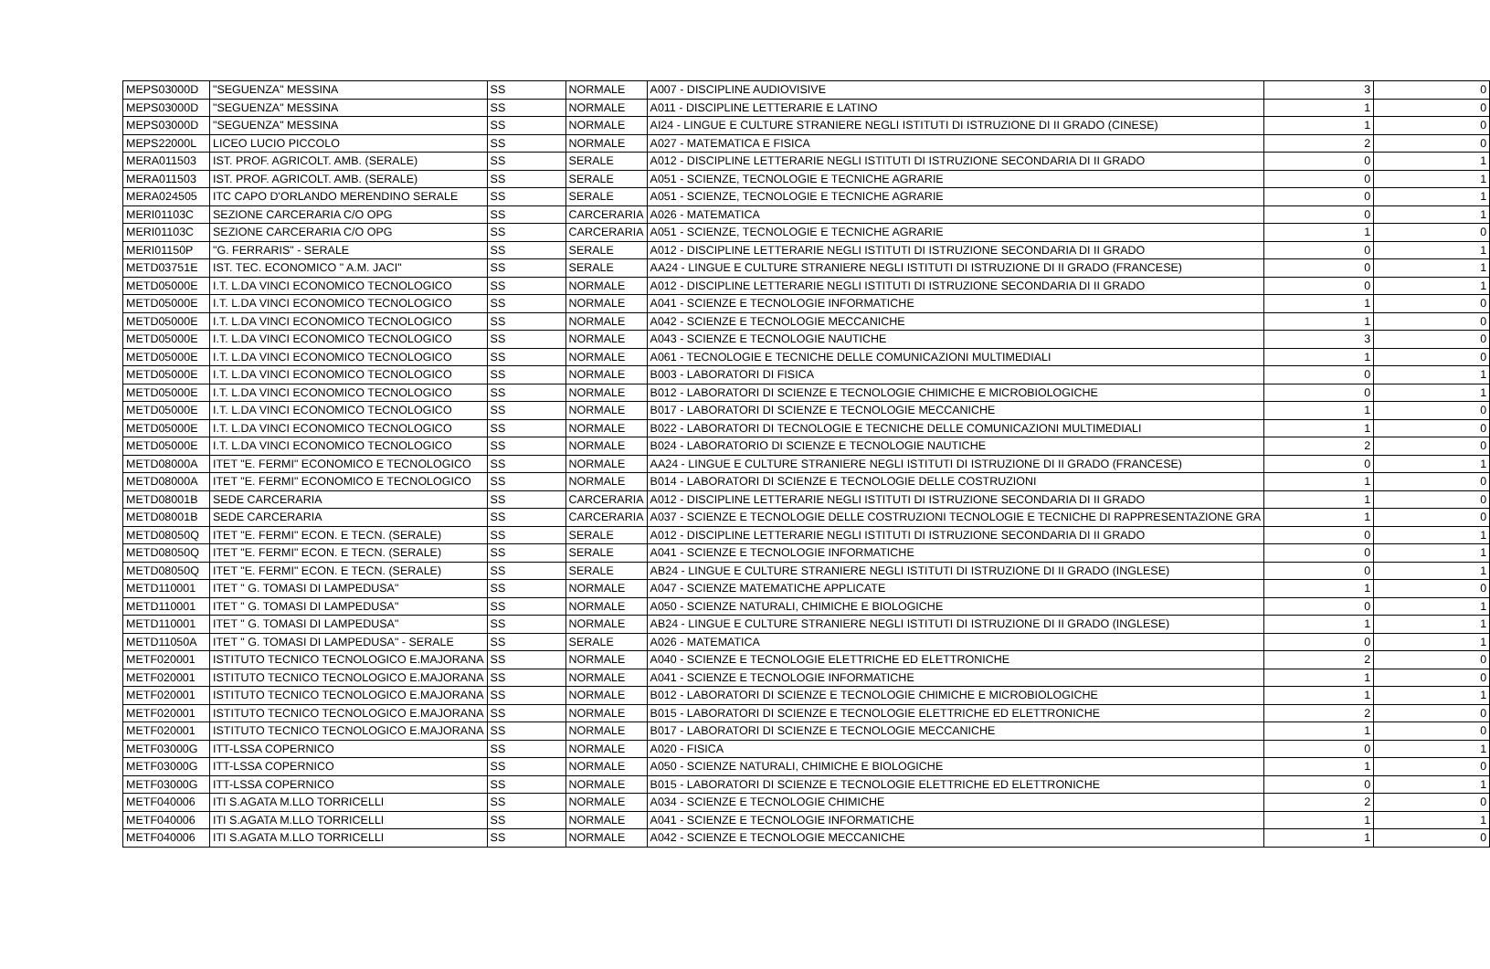| MEPS03000D | "SEGUENZA" MESSINA | SS | NORMALE | A007 - DISCIPLINE AUDIOVISIVE | 3 | 0 |
| MEPS03000D | "SEGUENZA" MESSINA | SS | NORMALE | A011 - DISCIPLINE LETTERARIE E LATINO | 1 | 0 |
| MEPS03000D | "SEGUENZA" MESSINA | SS | NORMALE | AI24 - LINGUE E CULTURE STRANIERE NEGLI ISTITUTI DI ISTRUZIONE DI II GRADO (CINESE) | 1 | 0 |
| MEPS22000L | LICEO LUCIO PICCOLO | SS | NORMALE | A027 - MATEMATICA E FISICA | 2 | 0 |
| MERA011503 | IST. PROF. AGRICOLT. AMB. (SERALE) | SS | SERALE | A012 - DISCIPLINE LETTERARIE NEGLI ISTITUTI DI ISTRUZIONE SECONDARIA DI II GRADO | 0 | 1 |
| MERA011503 | IST. PROF. AGRICOLT. AMB. (SERALE) | SS | SERALE | A051 - SCIENZE, TECNOLOGIE E TECNICHE AGRARIE | 0 | 1 |
| MERA024505 | ITC CAPO D'ORLANDO MERENDINO SERALE | SS | SERALE | A051 - SCIENZE, TECNOLOGIE E TECNICHE AGRARIE | 0 | 1 |
| MERI01103C | SEZIONE CARCERARIA C/O OPG | SS | CARCERARIA | A026 - MATEMATICA | 0 | 1 |
| MERI01103C | SEZIONE CARCERARIA C/O OPG | SS | CARCERARIA | A051 - SCIENZE, TECNOLOGIE E TECNICHE AGRARIE | 1 | 0 |
| MERI01150P | "G. FERRARIS" - SERALE | SS | SERALE | A012 - DISCIPLINE LETTERARIE NEGLI ISTITUTI DI ISTRUZIONE SECONDARIA DI II GRADO | 0 | 1 |
| METD03751E | IST. TEC. ECONOMICO " A.M. JACI" | SS | SERALE | AA24 - LINGUE E CULTURE STRANIERE NEGLI ISTITUTI DI ISTRUZIONE DI II GRADO (FRANCESE) | 0 | 1 |
| METD05000E | I.T. L.DA VINCI ECONOMICO TECNOLOGICO | SS | NORMALE | A012 - DISCIPLINE LETTERARIE NEGLI ISTITUTI DI ISTRUZIONE SECONDARIA DI II GRADO | 0 | 1 |
| METD05000E | I.T. L.DA VINCI ECONOMICO TECNOLOGICO | SS | NORMALE | A041 - SCIENZE E TECNOLOGIE INFORMATICHE | 1 | 0 |
| METD05000E | I.T. L.DA VINCI ECONOMICO TECNOLOGICO | SS | NORMALE | A042 - SCIENZE E TECNOLOGIE MECCANICHE | 1 | 0 |
| METD05000E | I.T. L.DA VINCI ECONOMICO TECNOLOGICO | SS | NORMALE | A043 - SCIENZE E TECNOLOGIE NAUTICHE | 3 | 0 |
| METD05000E | I.T. L.DA VINCI ECONOMICO TECNOLOGICO | SS | NORMALE | A061 - TECNOLOGIE E TECNICHE DELLE COMUNICAZIONI MULTIMEDIALI | 1 | 0 |
| METD05000E | I.T. L.DA VINCI ECONOMICO TECNOLOGICO | SS | NORMALE | B003 - LABORATORI DI FISICA | 0 | 1 |
| METD05000E | I.T. L.DA VINCI ECONOMICO TECNOLOGICO | SS | NORMALE | B012 - LABORATORI DI SCIENZE E TECNOLOGIE CHIMICHE E MICROBIOLOGICHE | 0 | 1 |
| METD05000E | I.T. L.DA VINCI ECONOMICO TECNOLOGICO | SS | NORMALE | B017 - LABORATORI DI SCIENZE E TECNOLOGIE MECCANICHE | 1 | 0 |
| METD05000E | I.T. L.DA VINCI ECONOMICO TECNOLOGICO | SS | NORMALE | B022 - LABORATORI DI TECNOLOGIE E TECNICHE DELLE COMUNICAZIONI MULTIMEDIALI | 1 | 0 |
| METD05000E | I.T. L.DA VINCI ECONOMICO TECNOLOGICO | SS | NORMALE | B024 - LABORATORIO DI SCIENZE E TECNOLOGIE NAUTICHE | 2 | 0 |
| METD08000A | ITET "E. FERMI" ECONOMICO E TECNOLOGICO | SS | NORMALE | AA24 - LINGUE E CULTURE STRANIERE NEGLI ISTITUTI DI ISTRUZIONE DI II GRADO (FRANCESE) | 0 | 1 |
| METD08000A | ITET "E. FERMI" ECONOMICO E TECNOLOGICO | SS | NORMALE | B014 - LABORATORI DI SCIENZE E TECNOLOGIE DELLE COSTRUZIONI | 1 | 0 |
| METD08001B | SEDE CARCERARIA | SS | CARCERARIA | A012 - DISCIPLINE LETTERARIE NEGLI ISTITUTI DI ISTRUZIONE SECONDARIA DI II GRADO | 1 | 0 |
| METD08001B | SEDE CARCERARIA | SS | CARCERARIA | A037 - SCIENZE E TECNOLOGIE DELLE COSTRUZIONI TECNOLOGIE E TECNICHE DI RAPPRESENTAZIONE GRA | 1 | 0 |
| METD08050Q | ITET "E. FERMI" ECON. E TECN. (SERALE) | SS | SERALE | A012 - DISCIPLINE LETTERARIE NEGLI ISTITUTI DI ISTRUZIONE SECONDARIA DI II GRADO | 0 | 1 |
| METD08050Q | ITET "E. FERMI" ECON. E TECN. (SERALE) | SS | SERALE | A041 - SCIENZE E TECNOLOGIE INFORMATICHE | 0 | 1 |
| METD08050Q | ITET "E. FERMI" ECON. E TECN. (SERALE) | SS | SERALE | AB24 - LINGUE E CULTURE STRANIERE NEGLI ISTITUTI DI ISTRUZIONE DI II GRADO (INGLESE) | 0 | 1 |
| METD110001 | ITET " G. TOMASI DI LAMPEDUSA" | SS | NORMALE | A047 - SCIENZE MATEMATICHE APPLICATE | 1 | 0 |
| METD110001 | ITET " G. TOMASI DI LAMPEDUSA" | SS | NORMALE | A050 - SCIENZE NATURALI, CHIMICHE E BIOLOGICHE | 0 | 1 |
| METD110001 | ITET " G. TOMASI DI LAMPEDUSA" | SS | NORMALE | AB24 - LINGUE E CULTURE STRANIERE NEGLI ISTITUTI DI ISTRUZIONE DI II GRADO (INGLESE) | 1 | 1 |
| METD11050A | ITET " G. TOMASI DI LAMPEDUSA" - SERALE | SS | SERALE | A026 - MATEMATICA | 0 | 1 |
| METF020001 | ISTITUTO TECNICO TECNOLOGICO E.MAJORANA | SS | NORMALE | A040 - SCIENZE E TECNOLOGIE ELETTRICHE ED ELETTRONICHE | 2 | 0 |
| METF020001 | ISTITUTO TECNICO TECNOLOGICO E.MAJORANA | SS | NORMALE | A041 - SCIENZE E TECNOLOGIE INFORMATICHE | 1 | 0 |
| METF020001 | ISTITUTO TECNICO TECNOLOGICO E.MAJORANA | SS | NORMALE | B012 - LABORATORI DI SCIENZE E TECNOLOGIE CHIMICHE E MICROBIOLOGICHE | 1 | 1 |
| METF020001 | ISTITUTO TECNICO TECNOLOGICO E.MAJORANA | SS | NORMALE | B015 - LABORATORI DI SCIENZE E TECNOLOGIE ELETTRICHE ED ELETTRONICHE | 2 | 0 |
| METF020001 | ISTITUTO TECNICO TECNOLOGICO E.MAJORANA | SS | NORMALE | B017 - LABORATORI DI SCIENZE E TECNOLOGIE MECCANICHE | 1 | 0 |
| METF03000G | ITT-LSSA COPERNICO | SS | NORMALE | A020 - FISICA | 0 | 1 |
| METF03000G | ITT-LSSA COPERNICO | SS | NORMALE | A050 - SCIENZE NATURALI, CHIMICHE E BIOLOGICHE | 1 | 0 |
| METF03000G | ITT-LSSA COPERNICO | SS | NORMALE | B015 - LABORATORI DI SCIENZE E TECNOLOGIE ELETTRICHE ED ELETTRONICHE | 0 | 1 |
| METF040006 | ITI S.AGATA M.LLO TORRICELLI | SS | NORMALE | A034 - SCIENZE E TECNOLOGIE CHIMICHE | 2 | 0 |
| METF040006 | ITI S.AGATA M.LLO TORRICELLI | SS | NORMALE | A041 - SCIENZE E TECNOLOGIE INFORMATICHE | 1 | 1 |
| METF040006 | ITI S.AGATA M.LLO TORRICELLI | SS | NORMALE | A042 - SCIENZE E TECNOLOGIE MECCANICHE | 1 | 0 |